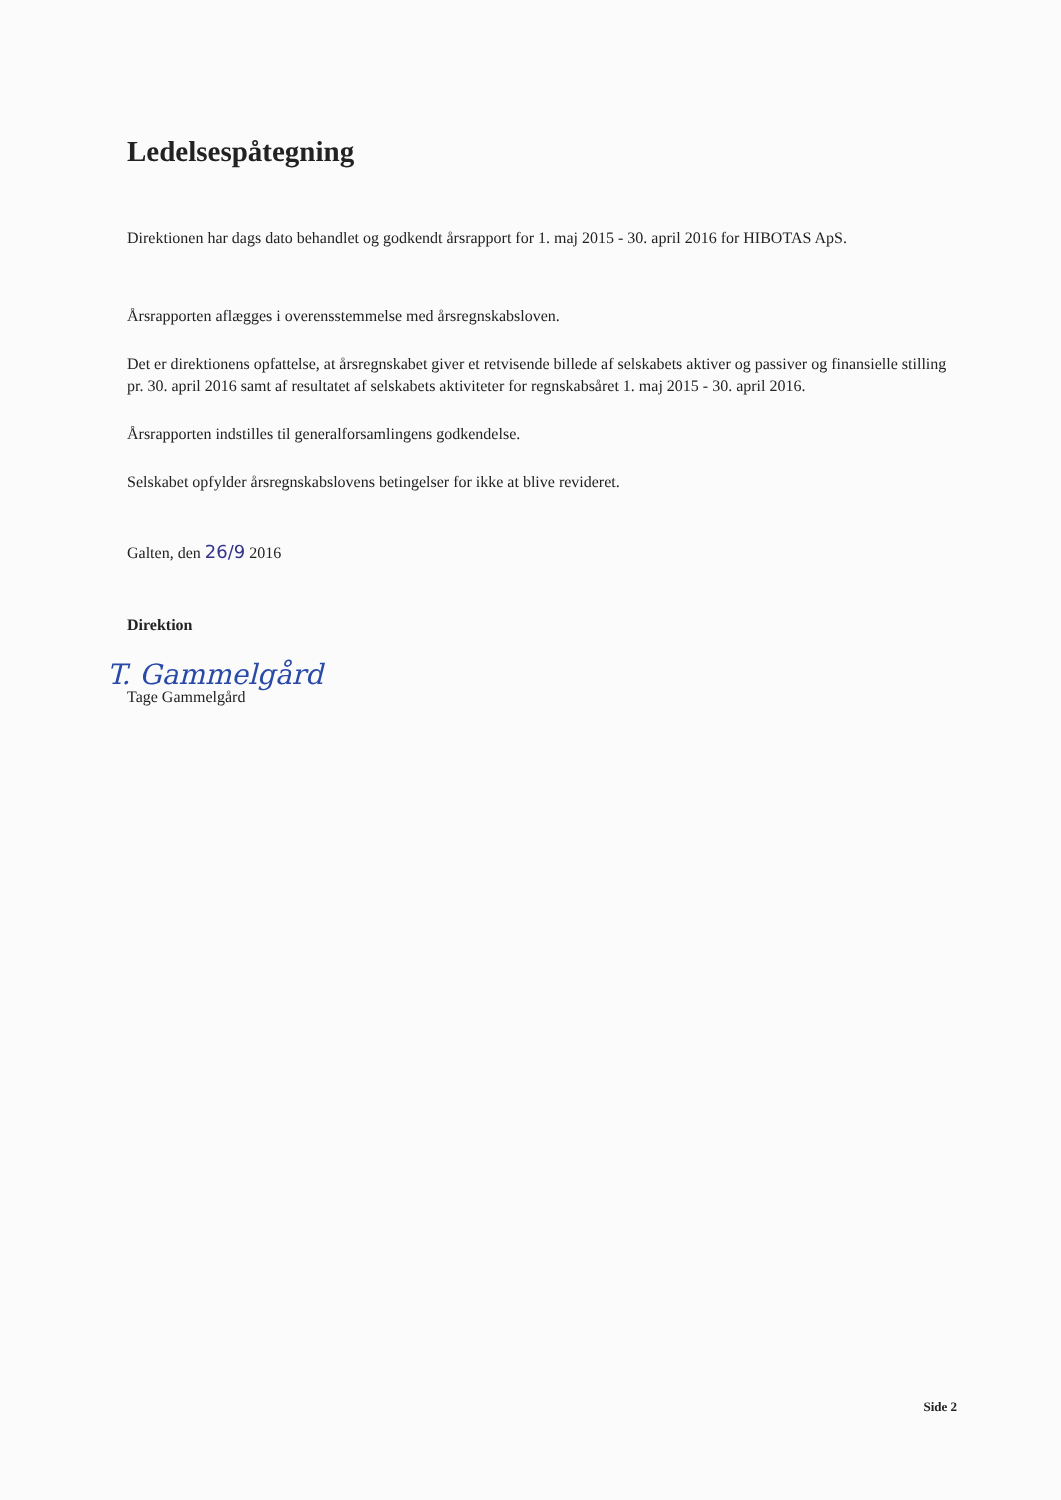Ledelsespåtegning
Direktionen har dags dato behandlet og godkendt årsrapport for 1. maj 2015 - 30. april 2016 for HIBOTAS ApS.
Årsrapporten aflægges i overensstemmelse med årsregnskabsloven.
Det er direktionens opfattelse, at årsregnskabet giver et retvisende billede af selskabets aktiver og passiver og finansielle stilling pr. 30. april 2016 samt af resultatet af selskabets aktiviteter for regnskabsåret 1. maj 2015 - 30. april 2016.
Årsrapporten indstilles til generalforsamlingens godkendelse.
Selskabet opfylder årsregnskabslovens betingelser for ikke at blive revideret.
Galten, den 26/9 2016
Direktion
T. Gammelgård
Tage Gammelgård
Side 2